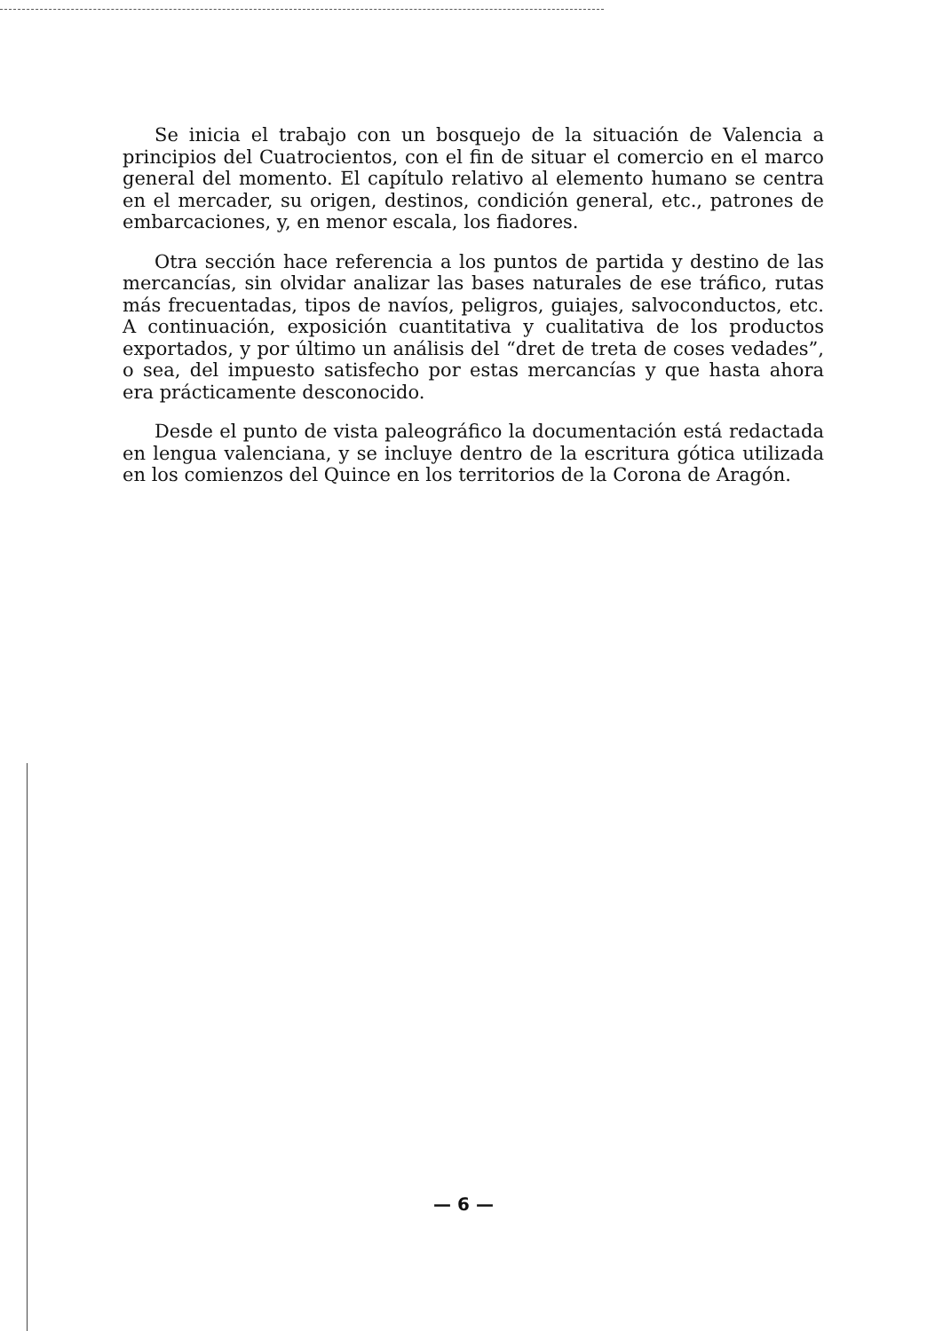Se inicia el trabajo con un bosquejo de la situación de Valencia a principios del Cuatrocientos, con el fin de situar el comercio en el marco general del momento. El capítulo relativo al elemento humano se centra en el mercader, su origen, destinos, condición general, etc., patrones de embarcaciones, y, en menor escala, los fiadores.
Otra sección hace referencia a los puntos de partida y destino de las mercancías, sin olvidar analizar las bases naturales de ese tráfico, rutas más frecuentadas, tipos de navíos, peligros, guiajes, salvoconductos, etc. A continuación, exposición cuantitativa y cualitativa de los productos exportados, y por último un análisis del “dret de treta de coses vedades”, o sea, del impuesto satisfecho por estas mercancías y que hasta ahora era prácticamente desconocido.
Desde el punto de vista paleográfico la documentación está redactada en lengua valenciana, y se incluye dentro de la escritura gótica utilizada en los comienzos del Quince en los territorios de la Corona de Aragón.
— 6 —